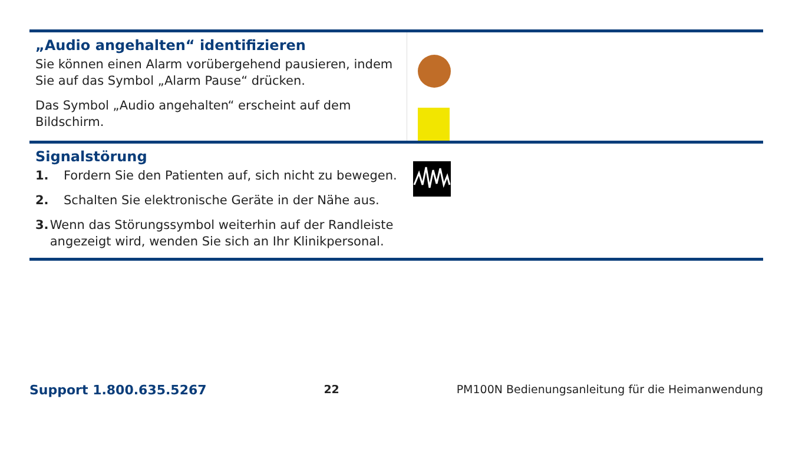| „Audio angehalten“ identifizieren Sie können einen Alarm vorübergehend pausieren, indem Sie auf das Symbol „Alarm Pause“ drücken. Das Symbol „Audio angehalten“ erscheint auf dem Bildschirm. | |
| Signalstörung 1. Fordern Sie den Patienten auf, sich nicht zu bewegen. 2. Schalten Sie elektronische Geräte in der Nähe aus. 3. Wenn das Störungssymbol weiterhin auf der Randleiste angezeigt wird, wenden Sie sich an Ihr Klinikpersonal. | |
Support 1.800.635.5267 22 PM100N Bedienungsanleitung für die Heimanwendung